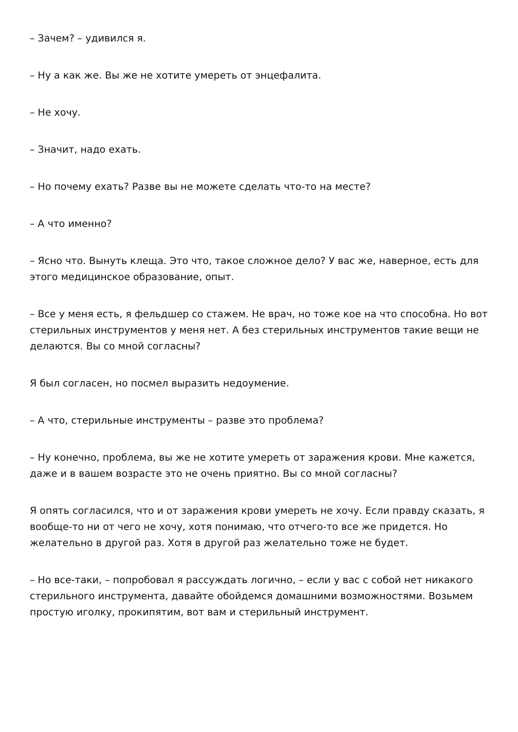– Зачем? – удивился я.
– Ну а как же. Вы же не хотите умереть от энцефалита.
– Не хочу.
– Значит, надо ехать.
– Но почему ехать? Разве вы не можете сделать что-то на месте?
– А что именно?
– Ясно что. Вынуть клеща. Это что, такое сложное дело? У вас же, наверное, есть для этого медицинское образование, опыт.
– Все у меня есть, я фельдшер со стажем. Не врач, но тоже кое на что способна. Но вот стерильных инструментов у меня нет. А без стерильных инструментов такие вещи не делаются. Вы со мной согласны?
Я был согласен, но посмел выразить недоумение.
– А что, стерильные инструменты – разве это проблема?
– Ну конечно, проблема, вы же не хотите умереть от заражения крови. Мне кажется, даже и в вашем возрасте это не очень приятно. Вы со мной согласны?
Я опять согласился, что и от заражения крови умереть не хочу. Если правду сказать, я вообще-то ни от чего не хочу, хотя понимаю, что отчего-то все же придется. Но желательно в другой раз. Хотя в другой раз желательно тоже не будет.
– Но все-таки, – попробовал я рассуждать логично, – если у вас с собой нет никакого стерильного инструмента, давайте обойдемся домашними возможностями. Возьмем простую иголку, прокипятим, вот вам и стерильный инструмент.